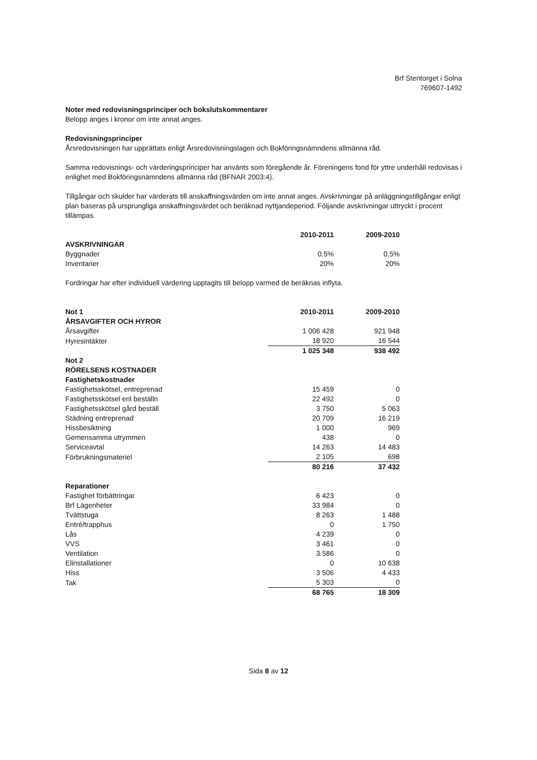Brf Stentorget i Solna
769607-1492
Noter med redovisningsprinciper och bokslutskommentarer
Belopp anges i kronor om inte annat anges.
Redovisningsprinciper
Årsredovisningen har upprättats enligt Årsredovisningslagen och Bokföringsnämndens allmänna råd.
Samma redovisnings- och värderingsprinciper har använts som föregående år. Föreningens fond för yttre underhåll redovisas i enlighet med Bokföringsnämndens allmänna råd (BFNAR 2003:4).
Tillgångar och skulder har värderats till anskaffningsvärden om inte annat anges. Avskrivningar på anläggningstillgångar enligt plan baseras på ursprungliga anskaffningsvärdet och beräknad nyttjandeperiod. Följande avskrivningar uttryckt i procent tillämpas.
| | 2010-2011 | 2009-2010 |
| --- | --- | --- |
| AVSKRIVNINGAR | | |
| Byggnader | 0,5% | 0,5% |
| Inventarier | 20% | 20% |
Fordringar har efter individuell värdering upptagits till belopp varmed de beräknas inflyta.
| Not 1 | 2010-2011 | 2009-2010 |
| --- | --- | --- |
| ÅRSAVGIFTER OCH HYROR | | |
| Årsavgifter | 1 006 428 | 921 948 |
| Hyresintäkter | 18 920 | 16 544 |
| | 1 025 348 | 938 492 |
| Not 2 | | |
| RÖRELSENS KOSTNADER | | |
| Fastighetskostnader | | |
| Fastighetsskötsel, entreprenad | 15 459 | 0 |
| Fastighetsskötsel enl beställn | 22 492 | 0 |
| Fastighetsskötsel gård beställ | 3 750 | 5 063 |
| Städning entreprenad | 20 709 | 16 219 |
| Hissbesiktning | 1 000 | 969 |
| Gemensamma utrymmen | 438 | 0 |
| Serviceavtal | 14 263 | 14 483 |
| Förbrukningsmateriel | 2 105 | 698 |
| | 80 216 | 37 432 |
| Reparationer | | |
| Fastighet förbättringar | 6 423 | 0 |
| Brf Lägenheter | 33 984 | 0 |
| Tvättstuga | 8 263 | 1 488 |
| Entré/trapphus | 0 | 1 750 |
| Lås | 4 239 | 0 |
| VVS | 3 461 | 0 |
| Ventilation | 3 586 | 0 |
| Elinstallationer | 0 | 10 638 |
| Hiss | 3 506 | 4 433 |
| Tak | 5 303 | 0 |
| | 68 765 | 18 309 |
Sida 8 av 12